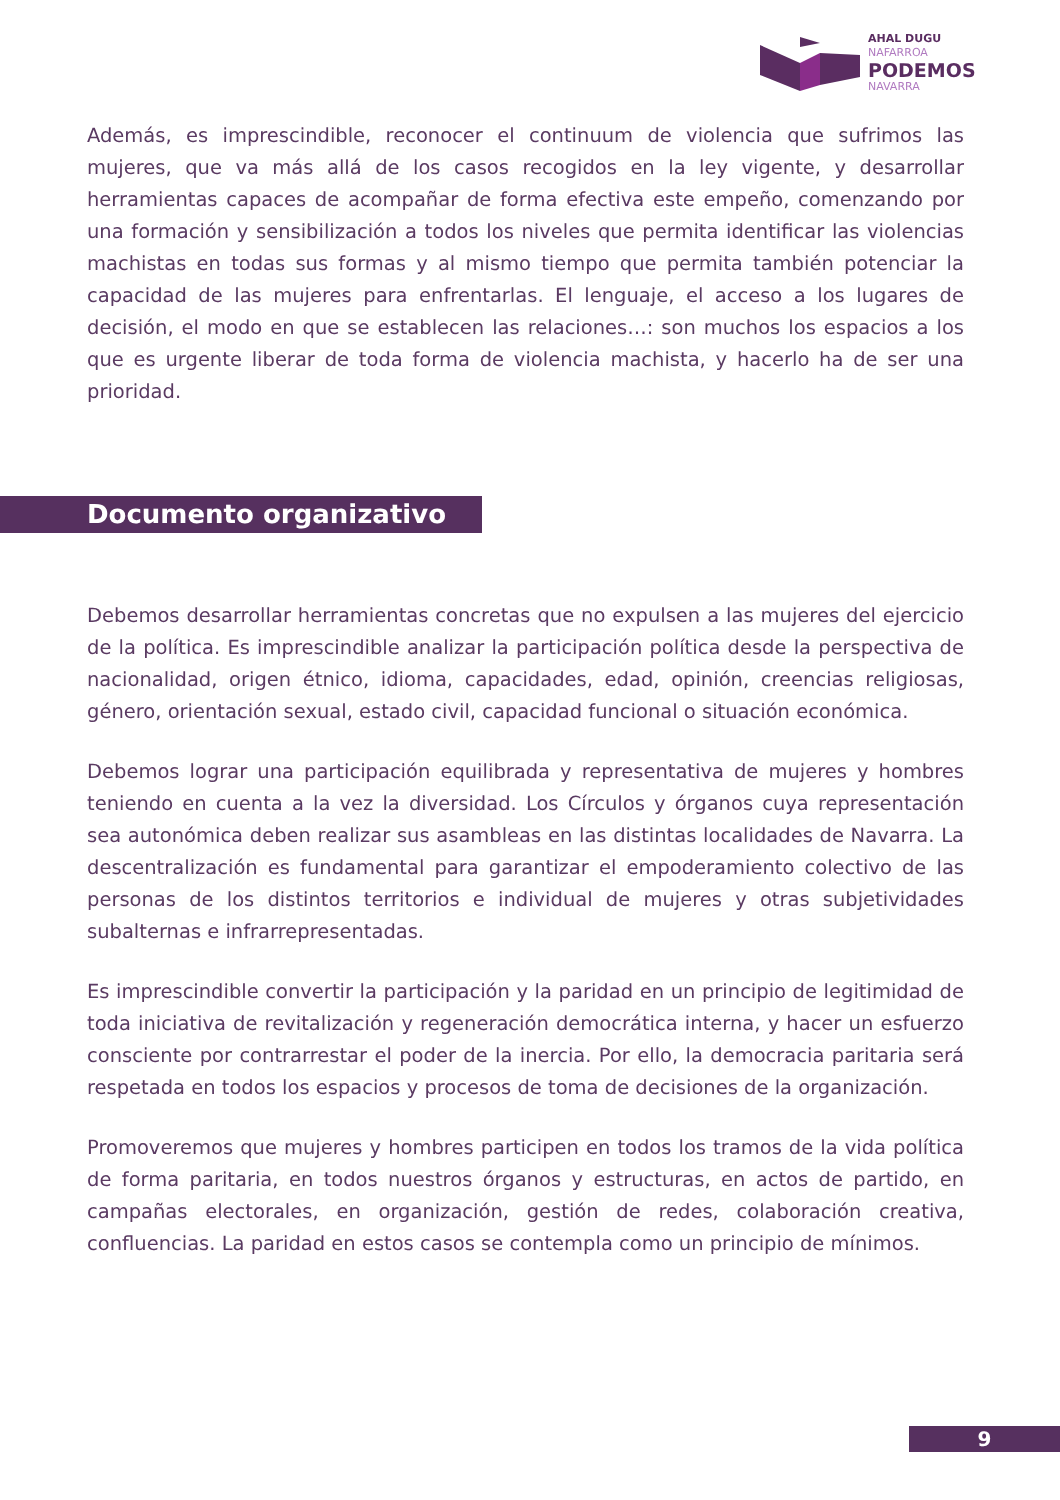AHAL DUGU
NAFARROA
PODEMOS
NAVARRA
Además, es imprescindible, reconocer el continuum de violencia que sufrimos las mujeres, que va más allá de los casos recogidos en la ley vigente, y desarrollar herramientas capaces de acompañar de forma efectiva este empeño, comenzando por una formación y sensibilización a todos los niveles que permita identificar las violencias machistas en todas sus formas y al mismo tiempo que permita también potenciar la capacidad de las mujeres para enfrentarlas. El lenguaje, el acceso a los lugares de decisión, el modo en que se establecen las relaciones…: son muchos los espacios a los que es urgente liberar de toda forma de violencia machista, y hacerlo ha de ser una prioridad.
Documento organizativo
Debemos desarrollar herramientas concretas que no expulsen a las mujeres del ejercicio de la política. Es imprescindible analizar la participación política desde la perspectiva de nacionalidad, origen étnico, idioma, capacidades, edad, opinión, creencias religiosas, género, orientación sexual, estado civil, capacidad funcional o situación económica.
Debemos lograr una participación equilibrada y representativa de mujeres y hombres teniendo en cuenta a la vez la diversidad. Los Círculos y órganos cuya representación sea autonómica deben realizar sus asambleas en las distintas localidades de Navarra. La descentralización es fundamental para garantizar el empoderamiento colectivo de las personas de los distintos territorios e individual de mujeres y otras subjetividades subalternas e infrarrepresentadas.
Es imprescindible convertir la participación y la paridad en un principio de legitimidad de toda iniciativa de revitalización y regeneración democrática interna, y hacer un esfuerzo consciente por contrarrestar el poder de la inercia. Por ello, la democracia paritaria será respetada en todos los espacios y procesos de toma de decisiones de la organización.
Promoveremos que mujeres y hombres participen en todos los tramos de la vida política de forma paritaria, en todos nuestros órganos y estructuras, en actos de partido, en campañas electorales, en organización, gestión de redes, colaboración creativa, confluencias. La paridad en estos casos se contempla como un principio de mínimos.
9